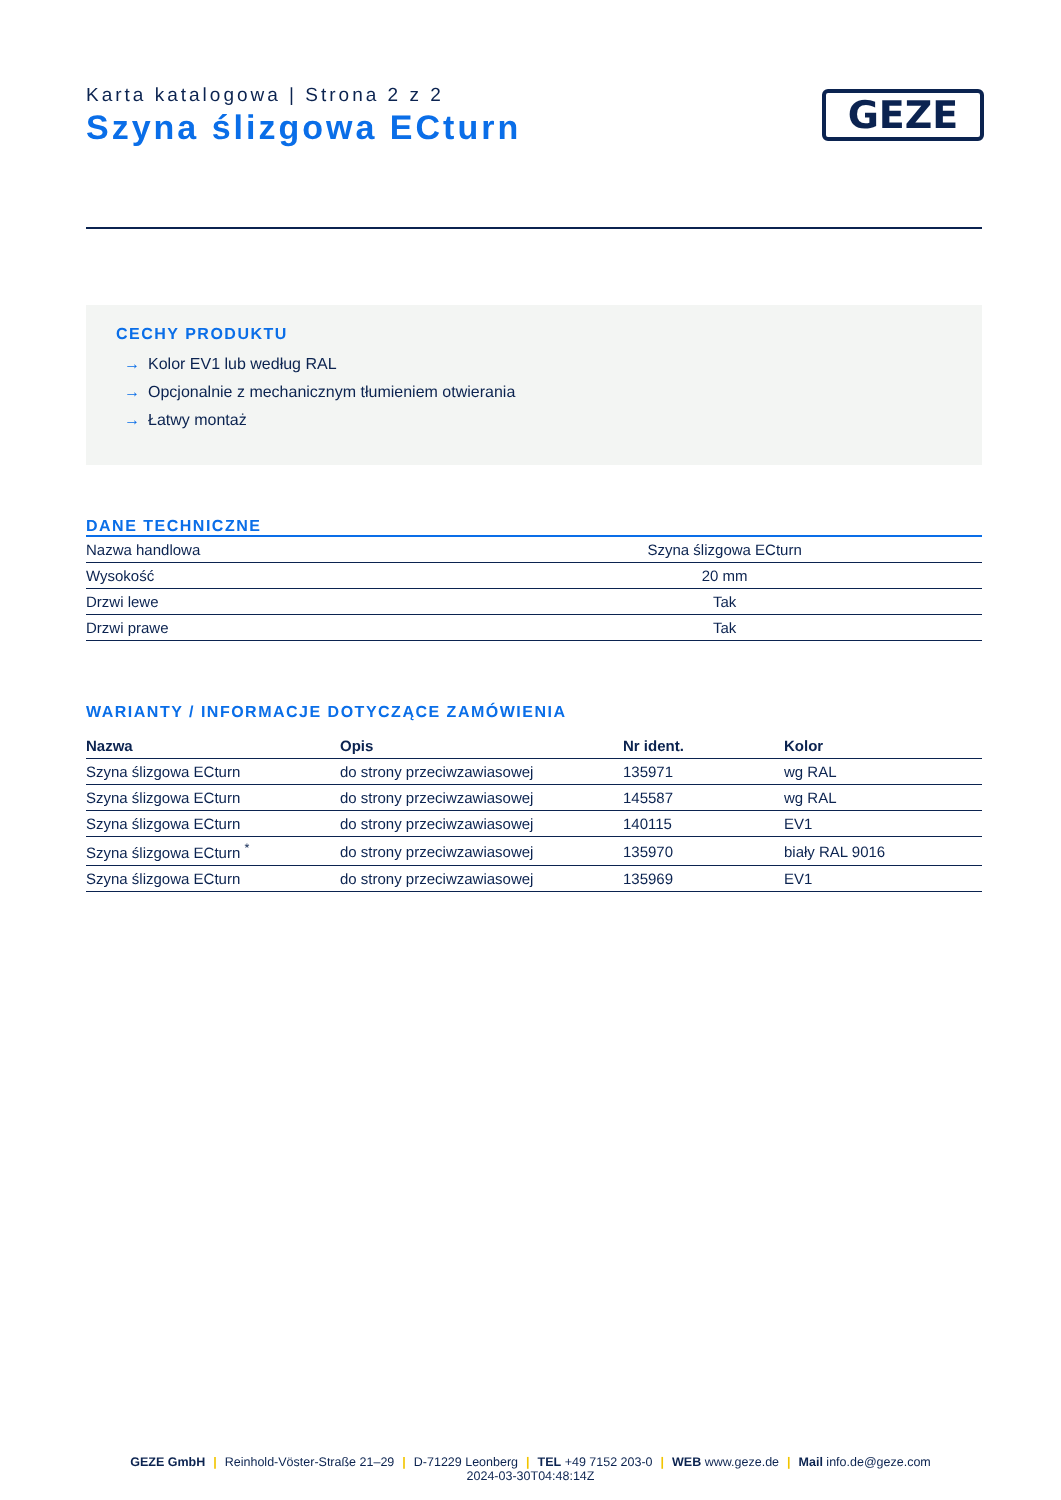Karta katalogowa | Strona 2 z 2
Szyna ślizgowa ECturn
GEZE
CECHY PRODUKTU
→ Kolor EV1 lub według RAL
→ Opcjonalnie z mechanicznym tłumieniem otwierania
→ Łatwy montaż
DANE TECHNICZNE
| Nazwa handlowa | Szyna ślizgowa ECturn |
| Wysokość | 20 mm |
| Drzwi lewe | Tak |
| Drzwi prawe | Tak |
WARIANTY / INFORMACJE DOTYCZĄCE ZAMÓWIENIA
| Nazwa | Opis | Nr ident. | Kolor |
| --- | --- | --- | --- |
| Szyna ślizgowa ECturn | do strony przeciwzawiasowej | 135971 | wg RAL |
| Szyna ślizgowa ECturn | do strony przeciwzawiasowej | 145587 | wg RAL |
| Szyna ślizgowa ECturn | do strony przeciwzawiasowej | 140115 | EV1 |
| Szyna ślizgowa ECturn <sup>*</sup> | do strony przeciwzawiasowej | 135970 | biały RAL 9016 |
| Szyna ślizgowa ECturn | do strony przeciwzawiasowej | 135969 | EV1 |
GEZE GmbH | Reinhold-Vöster-Straße 21–29 | D-71229 Leonberg | TEL +49 7152 203-0 | WEB www.geze.de | Mail info.de@geze.com
2024-03-30T04:48:14Z